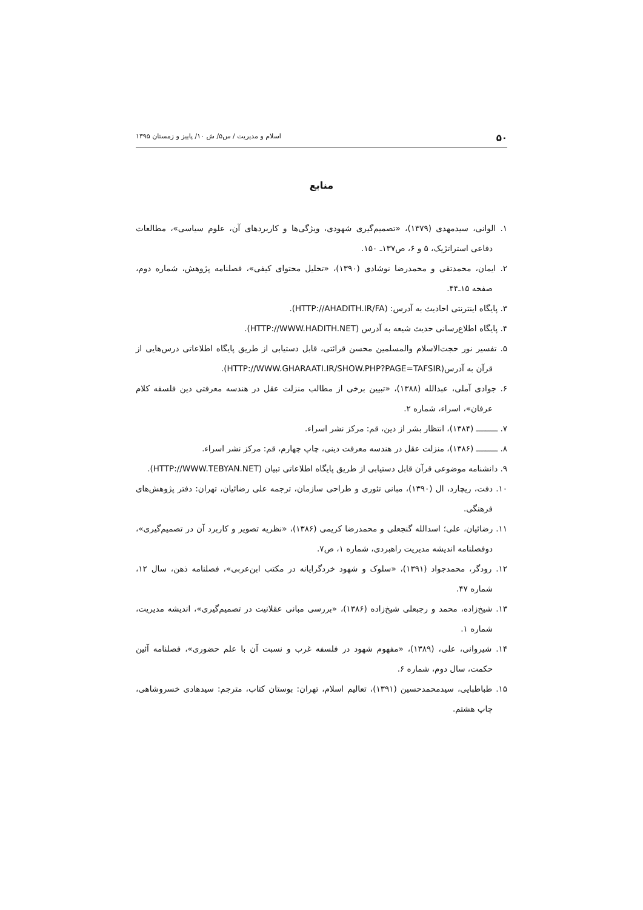۵۰ اسلام و مدیریت / س۵/ ش ۱۰/ پاییز و زمستان ۱۳۹۵
منابع
۱. الوانی، سیدمهدی (۱۳۷۹)، «تصمیم‌گیری شهودی، ویژگی‌ها و کاربردهای آن، علوم سیاسی»، مطالعات دفاعی استراتژیک، ۵ و ۶، ص۱۳۷ـ ۱۵۰.
۲. ایمان، محمدتقی و محمدرضا نوشادی (۱۳۹۰)، «تحلیل محتوای کیفی»، فصلنامه پژوهش، شماره دوم، صفحه ۱۵ـ۴۴.
۳. پایگاه اینترنتی احادیث به آدرس: (HTTP://AHADITH.IR/FA).
۴. پایگاه اطلاع‌رسانی حدیث شیعه به آدرس (HTTP://WWW.HADITH.NET).
۵. تفسیر نور حجت‌الاسلام والمسلمین محسن قرائتی، قابل دستیابی از طریق پایگاه اطلاعاتی درس‌هایی از قرآن به آدرس(HTTP://WWW.GHARAATI.IR/SHOW.PHP?PAGE=TAFSIR).
۶. جوادی آملی، عبدالله (۱۳۸۸)، «تبیین برخی از مطالب منزلت عقل در هندسه معرفتی دین فلسفه کلام عرفان»، اسراء، شماره ۲.
۷. ـــــــــ (۱۳۸۴)، انتظار بشر از دین، قم: مرکز نشر اسراء.
۸. ـــــــــ (۱۳۸۶)، منزلت عقل در هندسه معرفت دینی، چاپ چهارم، قم: مرکز نشر اسراء.
۹. دانشنامه موضوعی قرآن قابل دستیابی از طریق پایگاه اطلاعاتی تبیان (HTTP://WWW.TEBYAN.NET).
۱۰. دفت، ریچارد، ال (۱۳۹۰)، مبانی تئوری و طراحی سازمان، ترجمه علی رضائیان، تهران: دفتر پژوهش‌های فرهنگی.
۱۱. رضائیان، علی؛ اسدالله گنجعلی و محمدرضا کریمی (۱۳۸۶)، «نظریه تصویر و کاربرد آن در تصمیم‌گیری»، دوفصلنامه اندیشه مدیریت راهبردی، شماره ۱، ص۷.
۱۲. رودگر، محمدجواد (۱۳۹۱)، «سلوک و شهود خردگرایانه در مکتب ابن‌عربی»، فصلنامه ذهن، سال ۱۲، شماره ۴۷.
۱۳. شیخ‌زاده، محمد و رجبعلی شیخ‌زاده (۱۳۸۶)، «بررسی مبانی عقلانیت در تصمیم‌گیری»، اندیشه مدیریت، شماره ۱.
۱۴. شیروانی، علی، (۱۳۸۹)، «مفهوم شهود در فلسفه غرب و نسبت آن با علم حضوری»، فصلنامه آئین حکمت، سال دوم، شماره ۶.
۱۵. طباطبایی، سیدمحمدحسین (۱۳۹۱)، تعالیم اسلام، تهران: بوستان کتاب، مترجم: سیدهادی خسروشاهی، چاپ هشتم.